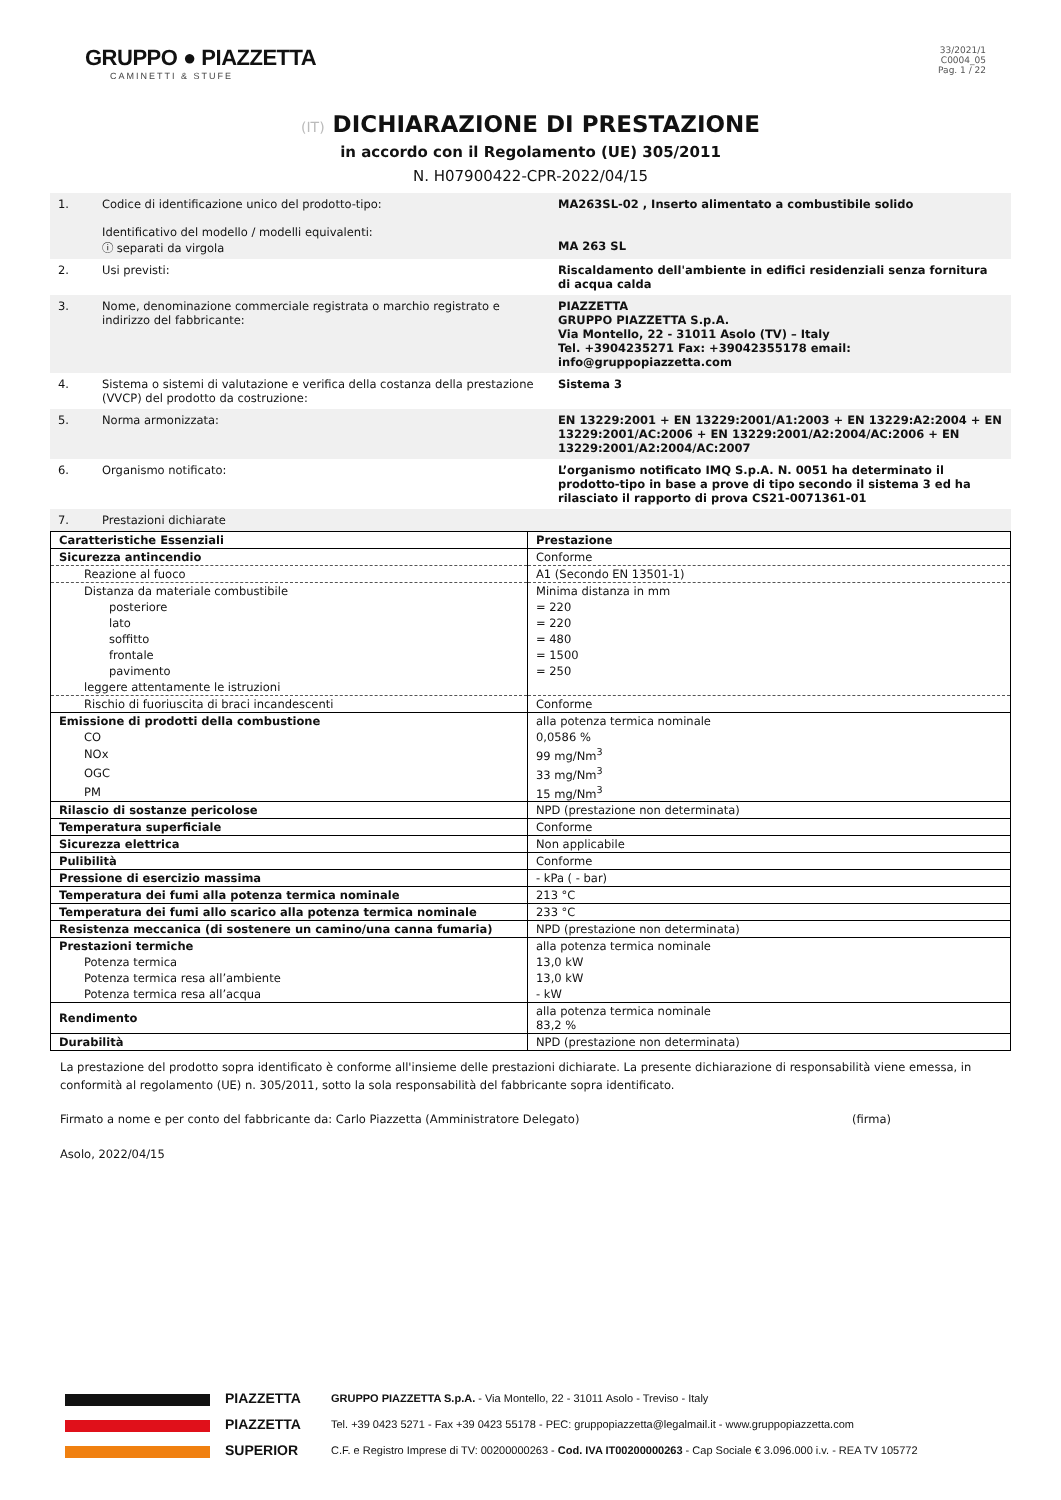GRUPPO ● PIAZZETTA
CAMINETTI & STUFE
33/2021/1
C0004_05
Pag. 1 / 22
(IT) DICHIARAZIONE DI PRESTAZIONE
in accordo con il Regolamento (UE) 305/2011
N. H07900422-CPR-2022/04/15
| 1. | Codice di identificazione unico del prodotto-tipo: Identificativo del modello / modelli equivalenti: ⓘ separati da virgola | MA263SL-02 , Inserto alimentato a combustibile solido MA 263 SL |
| 2. | Usi previsti: | Riscaldamento dell'ambiente in edifici residenziali senza fornitura di acqua calda |
| 3. | Nome, denominazione commerciale registrata o marchio registrato e indirizzo del fabbricante: | PIAZZETTA GRUPPO PIAZZETTA S.p.A. Via Montello, 22 - 31011 Asolo (TV) – Italy Tel. +3904235271 Fax: +39042355178 email: info@gruppopiazzetta.com |
| 4. | Sistema o sistemi di valutazione e verifica della costanza della prestazione (VVCP) del prodotto da costruzione: | Sistema 3 |
| 5. | Norma armonizzata: | EN 13229:2001 + EN 13229:2001/A1:2003 + EN 13229:A2:2004 + EN 13229:2001/AC:2006 + EN 13229:2001/A2:2004/AC:2006 + EN 13229:2001/A2:2004/AC:2007 |
| 6. | Organismo notificato: | L’organismo notificato IMQ S.p.A. N. 0051 ha determinato il prodotto-tipo in base a prove di tipo secondo il sistema 3 ed ha rilasciato il rapporto di prova CS21-0071361-01 |
| 7. | Prestazioni dichiarate | |
| Caratteristiche Essenziali | Prestazione |
| Sicurezza antincendio | Conforme |
| Reazione al fuoco | A1 (Secondo EN 13501-1) |
| Distanza da materiale combustibile | Minima distanza in mm |
| posteriore | = 220 |
| lato | = 220 |
| soffitto | = 480 |
| frontale | = 1500 |
| pavimento | = 250 |
| leggere attentamente le istruzioni | |
| Rischio di fuoriuscita di braci incandescenti | Conforme |
| Emissione di prodotti della combustione | alla potenza termica nominale |
| CO | 0,0586 % |
| NOx | 99 mg/Nm<sup>3</sup> |
| OGC | 33 mg/Nm<sup>3</sup> |
| PM | 15 mg/Nm<sup>3</sup> |
| Rilascio di sostanze pericolose | NPD (prestazione non determinata) |
| Temperatura superficiale | Conforme |
| Sicurezza elettrica | Non applicabile |
| Pulibilità | Conforme |
| Pressione di esercizio massima | - kPa ( - bar) |
| Temperatura dei fumi alla potenza termica nominale | 213 °C |
| Temperatura dei fumi allo scarico alla potenza termica nominale | 233 °C |
| Resistenza meccanica (di sostenere un camino/una canna fumaria) | NPD (prestazione non determinata) |
| Prestazioni termiche | alla potenza termica nominale |
| Potenza termica | 13,0 kW |
| Potenza termica resa all’ambiente | 13,0 kW |
| Potenza termica resa all’acqua | - kW |
| Rendimento | alla potenza termica nominale 83,2 % |
| Durabilità | NPD (prestazione non determinata) |
La prestazione del prodotto sopra identificato è conforme all'insieme delle prestazioni dichiarate. La presente dichiarazione di responsabilità viene emessa, in conformità al regolamento (UE) n. 305/2011, sotto la sola responsabilità del fabbricante sopra identificato.
Firmato a nome e per conto del fabbricante da: Carlo Piazzetta (Amministratore Delegato) (firma)
Asolo, 2022/04/15
PIAZZETTA
PIAZZETTA
SUPERIOR
GRUPPO PIAZZETTA S.p.A. - Via Montello, 22 - 31011 Asolo - Treviso - Italy
Tel. +39 0423 5271 - Fax +39 0423 55178 - PEC: gruppopiazzetta@legalmail.it - www.gruppopiazzetta.com
C.F. e Registro Imprese di TV: 00200000263 - Cod. IVA IT00200000263 - Cap Sociale € 3.096.000 i.v. - REA TV 105772